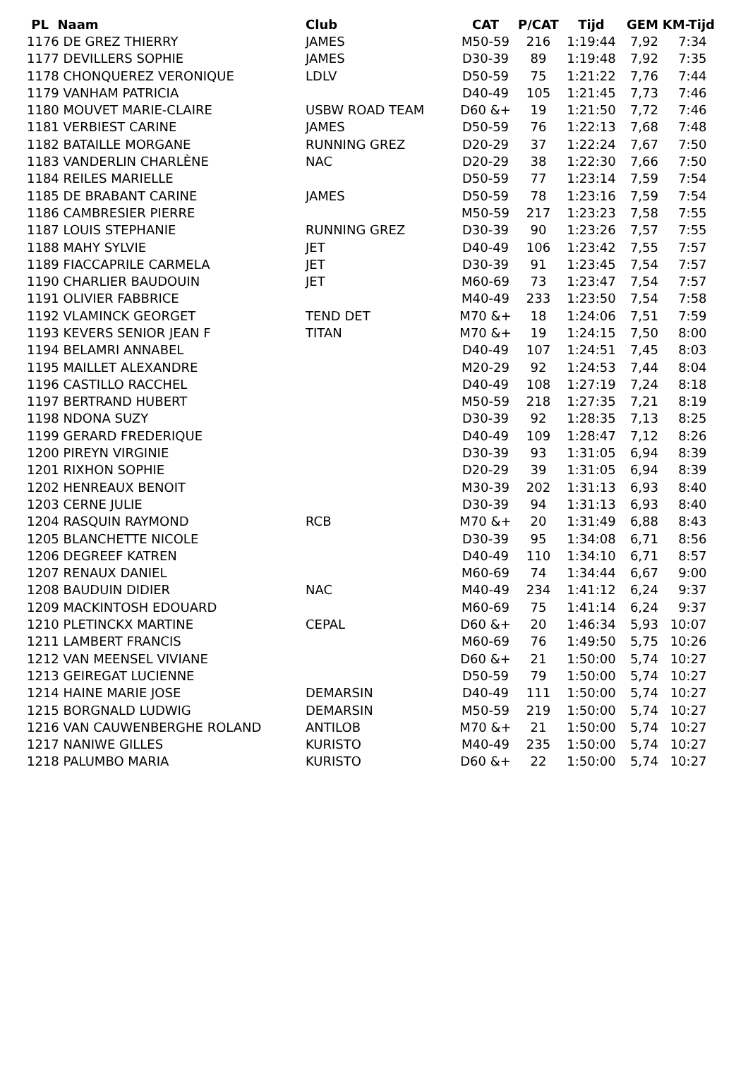| PL Naam | Club | CAT | P/CAT | Tijd | GEM | KM-Tijd |
| --- | --- | --- | --- | --- | --- | --- |
| 1176 DE GREZ THIERRY | JAMES | M50-59 | 216 | 1:19:44 | 7,92 | 7:34 |
| 1177 DEVILLERS SOPHIE | JAMES | D30-39 | 89 | 1:19:48 | 7,92 | 7:35 |
| 1178 CHONQUEREZ VERONIQUE | LDLV | D50-59 | 75 | 1:21:22 | 7,76 | 7:44 |
| 1179 VANHAM PATRICIA | | D40-49 | 105 | 1:21:45 | 7,73 | 7:46 |
| 1180 MOUVET MARIE-CLAIRE | USBW ROAD TEAM | D60 &+ | 19 | 1:21:50 | 7,72 | 7:46 |
| 1181 VERBIEST CARINE | JAMES | D50-59 | 76 | 1:22:13 | 7,68 | 7:48 |
| 1182 BATAILLE MORGANE | RUNNING GREZ | D20-29 | 37 | 1:22:24 | 7,67 | 7:50 |
| 1183 VANDERLIN CHARLÈNE | NAC | D20-29 | 38 | 1:22:30 | 7,66 | 7:50 |
| 1184 REILES MARIELLE | | D50-59 | 77 | 1:23:14 | 7,59 | 7:54 |
| 1185 DE BRABANT CARINE | JAMES | D50-59 | 78 | 1:23:16 | 7,59 | 7:54 |
| 1186 CAMBRESIER PIERRE | | M50-59 | 217 | 1:23:23 | 7,58 | 7:55 |
| 1187 LOUIS STEPHANIE | RUNNING GREZ | D30-39 | 90 | 1:23:26 | 7,57 | 7:55 |
| 1188 MAHY SYLVIE | JET | D40-49 | 106 | 1:23:42 | 7,55 | 7:57 |
| 1189 FIACCAPRILE CARMELA | JET | D30-39 | 91 | 1:23:45 | 7,54 | 7:57 |
| 1190 CHARLIER BAUDOUIN | JET | M60-69 | 73 | 1:23:47 | 7,54 | 7:57 |
| 1191 OLIVIER FABBRICE | | M40-49 | 233 | 1:23:50 | 7,54 | 7:58 |
| 1192 VLAMINCK GEORGET | TEND DET | M70 &+ | 18 | 1:24:06 | 7,51 | 7:59 |
| 1193 KEVERS SENIOR JEAN F | TITAN | M70 &+ | 19 | 1:24:15 | 7,50 | 8:00 |
| 1194 BELAMRI ANNABEL | | D40-49 | 107 | 1:24:51 | 7,45 | 8:03 |
| 1195 MAILLET ALEXANDRE | | M20-29 | 92 | 1:24:53 | 7,44 | 8:04 |
| 1196 CASTILLO RACCHEL | | D40-49 | 108 | 1:27:19 | 7,24 | 8:18 |
| 1197 BERTRAND HUBERT | | M50-59 | 218 | 1:27:35 | 7,21 | 8:19 |
| 1198 NDONA SUZY | | D30-39 | 92 | 1:28:35 | 7,13 | 8:25 |
| 1199 GERARD FREDERIQUE | | D40-49 | 109 | 1:28:47 | 7,12 | 8:26 |
| 1200 PIREYN VIRGINIE | | D30-39 | 93 | 1:31:05 | 6,94 | 8:39 |
| 1201 RIXHON SOPHIE | | D20-29 | 39 | 1:31:05 | 6,94 | 8:39 |
| 1202 HENREAUX BENOIT | | M30-39 | 202 | 1:31:13 | 6,93 | 8:40 |
| 1203 CERNE JULIE | | D30-39 | 94 | 1:31:13 | 6,93 | 8:40 |
| 1204 RASQUIN RAYMOND | RCB | M70 &+ | 20 | 1:31:49 | 6,88 | 8:43 |
| 1205 BLANCHETTE NICOLE | | D30-39 | 95 | 1:34:08 | 6,71 | 8:56 |
| 1206 DEGREEF KATREN | | D40-49 | 110 | 1:34:10 | 6,71 | 8:57 |
| 1207 RENAUX DANIEL | | M60-69 | 74 | 1:34:44 | 6,67 | 9:00 |
| 1208 BAUDUIN DIDIER | NAC | M40-49 | 234 | 1:41:12 | 6,24 | 9:37 |
| 1209 MACKINTOSH EDOUARD | | M60-69 | 75 | 1:41:14 | 6,24 | 9:37 |
| 1210 PLETINCKX MARTINE | CEPAL | D60 &+ | 20 | 1:46:34 | 5,93 | 10:07 |
| 1211 LAMBERT FRANCIS | | M60-69 | 76 | 1:49:50 | 5,75 | 10:26 |
| 1212 VAN MEENSEL VIVIANE | | D60 &+ | 21 | 1:50:00 | 5,74 | 10:27 |
| 1213 GEIREGAT LUCIENNE | | D50-59 | 79 | 1:50:00 | 5,74 | 10:27 |
| 1214 HAINE MARIE JOSE | DEMARSIN | D40-49 | 111 | 1:50:00 | 5,74 | 10:27 |
| 1215 BORGNALD LUDWIG | DEMARSIN | M50-59 | 219 | 1:50:00 | 5,74 | 10:27 |
| 1216 VAN CAUWENBERGHE ROLAND | ANTILOB | M70 &+ | 21 | 1:50:00 | 5,74 | 10:27 |
| 1217 NANIWE GILLES | KURISTO | M40-49 | 235 | 1:50:00 | 5,74 | 10:27 |
| 1218 PALUMBO MARIA | KURISTO | D60 &+ | 22 | 1:50:00 | 5,74 | 10:27 |